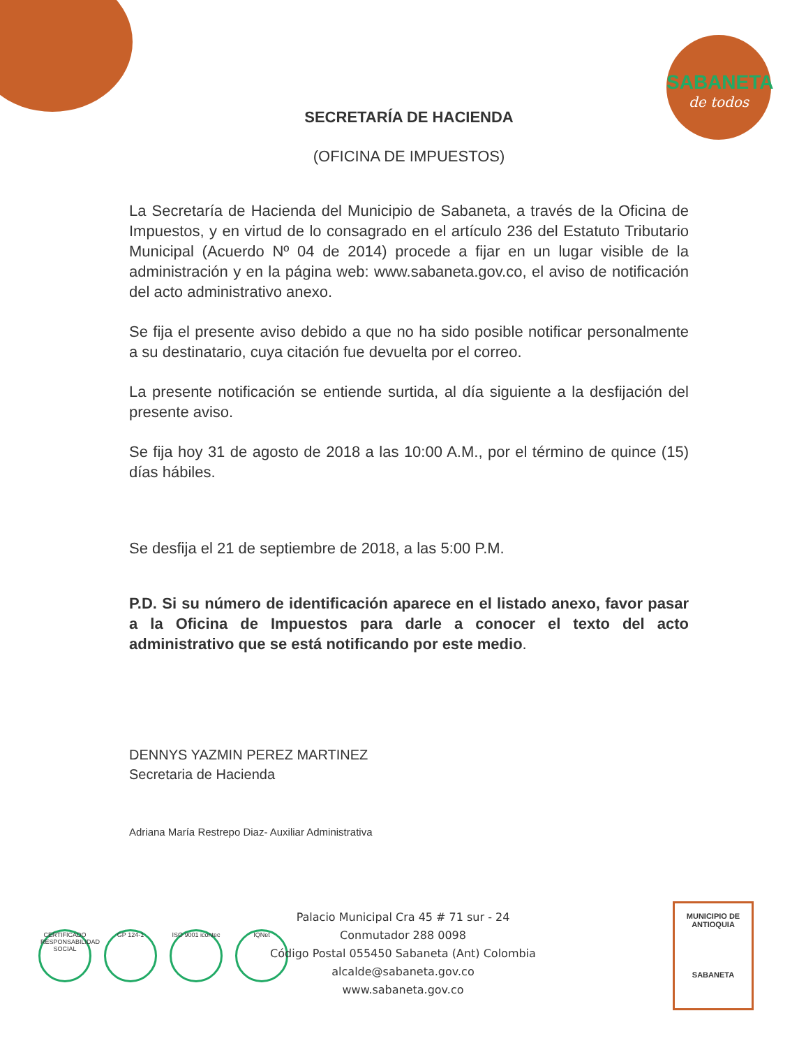SABANETA
de todos
SECRETARÍA DE HACIENDA
(OFICINA DE IMPUESTOS)
La Secretaría de Hacienda del Municipio de Sabaneta, a través de la Oficina de Impuestos, y en virtud de lo consagrado en el artículo 236 del Estatuto Tributario Municipal (Acuerdo Nº 04 de 2014) procede a fijar en un lugar visible de la administración y en la página web: www.sabaneta.gov.co, el aviso de notificación del acto administrativo anexo.
Se fija el presente aviso debido a que no ha sido posible notificar personalmente a su destinatario, cuya citación fue devuelta por el correo.
La presente notificación se entiende surtida, al día siguiente a la desfijación del presente aviso.
Se fija hoy 31 de agosto de 2018 a las 10:00 A.M., por el término de quince (15) días hábiles.
Se desfija el 21 de septiembre de 2018, a las 5:00 P.M.
P.D. Si su número de identificación aparece en el listado anexo, favor pasar a la Oficina de Impuestos para darle a conocer el texto del acto administrativo que se está notificando por este medio.
DENNYS YAZMIN PEREZ MARTINEZ
Secretaria de Hacienda
Adriana María Restrepo Diaz- Auxiliar Administrativa
CERTIFICADO RESPONSABILIDAD SOCIAL
GP 124-1 ISO 9001 icontec
IQNet
Palacio Municipal Cra 45 # 71 sur - 24
Conmutador 288 0098
Código Postal 055450 Sabaneta (Ant) Colombia
alcalde@sabaneta.gov.co
www.sabaneta.gov.co
MUNICIPIO DE ANTIOQUIA
SABANETA